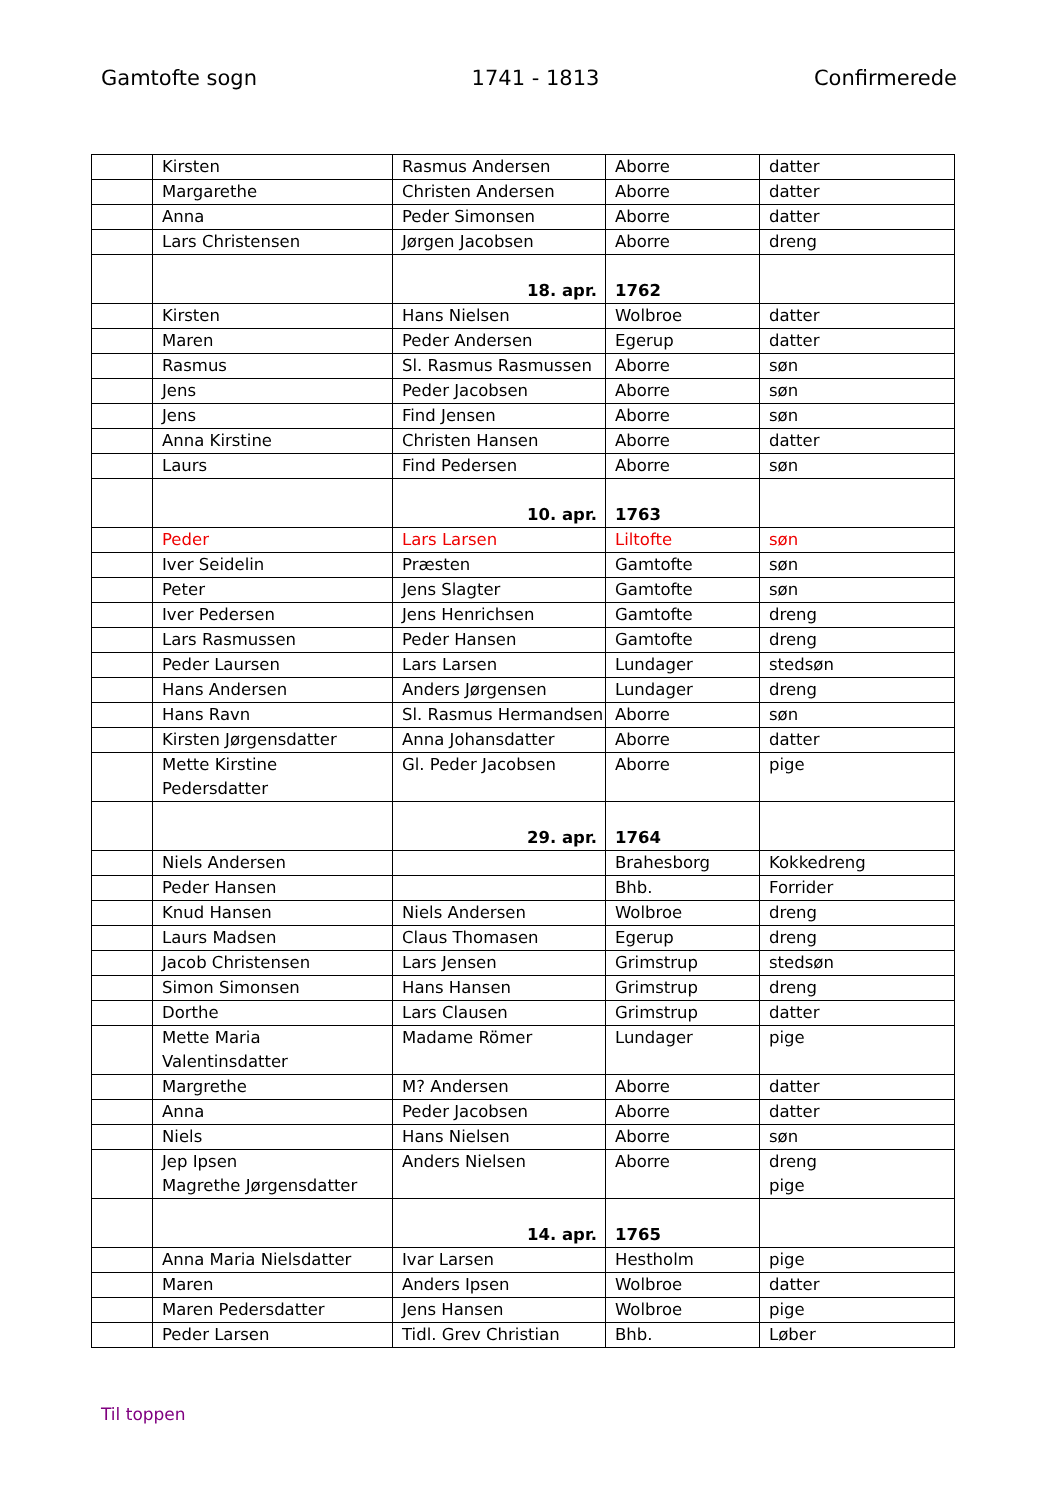Gamtofte sogn 1741 - 1813 Confirmerede
| | Kirsten | Rasmus Andersen | Aborre | datter |
| | Margarethe | Christen Andersen | Aborre | datter |
| | Anna | Peder Simonsen | Aborre | datter |
| | Lars Christensen | Jørgen Jacobsen | Aborre | dreng |
| | | 18. apr. | 1762 | |
| | Kirsten | Hans Nielsen | Wolbroe | datter |
| | Maren | Peder Andersen | Egerup | datter |
| | Rasmus | Sl. Rasmus Rasmussen | Aborre | søn |
| | Jens | Peder Jacobsen | Aborre | søn |
| | Jens | Find Jensen | Aborre | søn |
| | Anna Kirstine | Christen Hansen | Aborre | datter |
| | Laurs | Find Pedersen | Aborre | søn |
| | | 10. apr. | 1763 | |
| | Peder | Lars Larsen | Liltofte | søn |
| | Iver Seidelin | Præsten | Gamtofte | søn |
| | Peter | Jens Slagter | Gamtofte | søn |
| | Iver Pedersen | Jens Henrichsen | Gamtofte | dreng |
| | Lars Rasmussen | Peder Hansen | Gamtofte | dreng |
| | Peder Laursen | Lars Larsen | Lundager | stedsøn |
| | Hans Andersen | Anders Jørgensen | Lundager | dreng |
| | Hans Ravn | Sl. Rasmus Hermandsen | Aborre | søn |
| | Kirsten Jørgensdatter | Anna Johansdatter | Aborre | datter |
| | Mette Kirstine Pedersdatter | Gl. Peder Jacobsen | Aborre | pige |
| | | 29. apr. | 1764 | |
| | Niels Andersen | | Brahesborg | Kokkedreng |
| | Peder Hansen | | Bhb. | Forrider |
| | Knud Hansen | Niels Andersen | Wolbroe | dreng |
| | Laurs Madsen | Claus Thomasen | Egerup | dreng |
| | Jacob Christensen | Lars Jensen | Grimstrup | stedsøn |
| | Simon Simonsen | Hans Hansen | Grimstrup | dreng |
| | Dorthe | Lars Clausen | Grimstrup | datter |
| | Mette Maria Valentinsdatter | Madame Römer | Lundager | pige |
| | Margrethe | M? Andersen | Aborre | datter |
| | Anna | Peder Jacobsen | Aborre | datter |
| | Niels | Hans Nielsen | Aborre | søn |
| | Jep Ipsen Magrethe Jørgensdatter | Anders Nielsen | Aborre | dreng pige |
| | | 14. apr. | 1765 | |
| | Anna Maria Nielsdatter | Ivar Larsen | Hestholm | pige |
| | Maren | Anders Ipsen | Wolbroe | datter |
| | Maren Pedersdatter | Jens Hansen | Wolbroe | pige |
| | Peder Larsen | Tidl. Grev Christian | Bhb. | Løber |
Til toppen